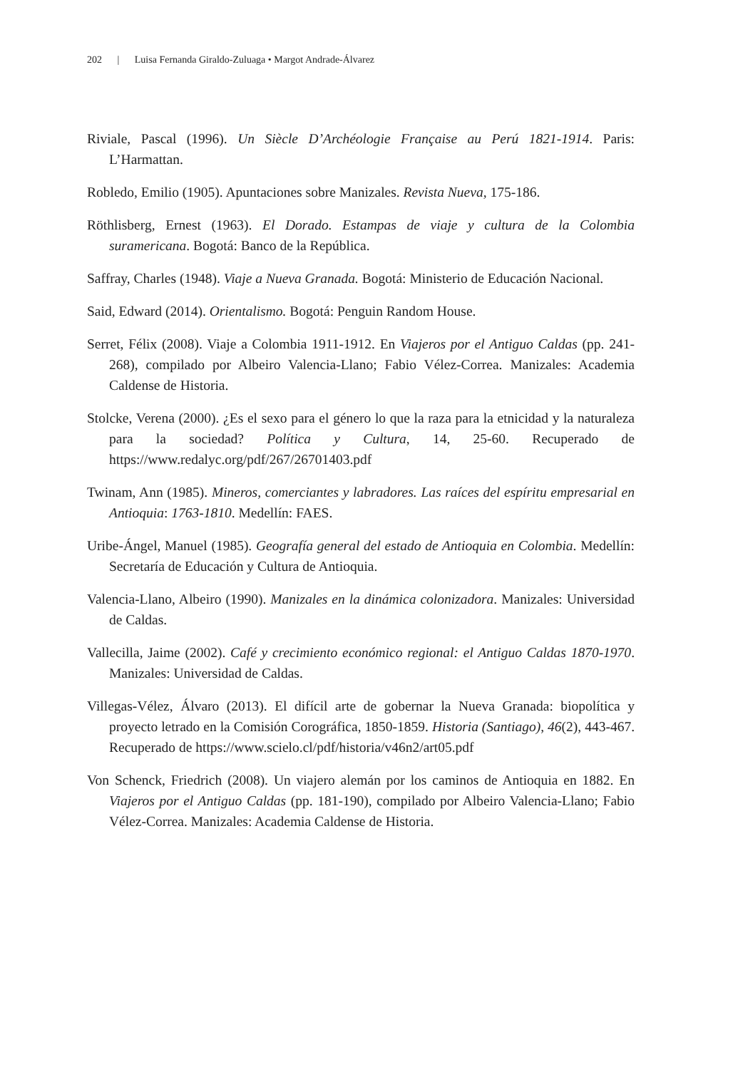202 | Luisa Fernanda Giraldo-Zuluaga • Margot Andrade-Álvarez
Riviale, Pascal (1996). Un Siècle D’Archéologie Française au Perú 1821-1914. Paris: L’Harmattan.
Robledo, Emilio (1905). Apuntaciones sobre Manizales. Revista Nueva, 175-186.
Röthlisberg, Ernest (1963). El Dorado. Estampas de viaje y cultura de la Colombia suramericana. Bogotá: Banco de la República.
Saffray, Charles (1948). Viaje a Nueva Granada. Bogotá: Ministerio de Educación Nacional.
Said, Edward (2014). Orientalismo. Bogotá: Penguin Random House.
Serret, Félix (2008). Viaje a Colombia 1911-1912. En Viajeros por el Antiguo Caldas (pp. 241-268), compilado por Albeiro Valencia-Llano; Fabio Vélez-Correa. Manizales: Academia Caldense de Historia.
Stolcke, Verena (2000). ¿Es el sexo para el género lo que la raza para la etnicidad y la naturaleza para la sociedad? Política y Cultura, 14, 25-60. Recuperado de https://www.redalyc.org/pdf/267/26701403.pdf
Twinam, Ann (1985). Mineros, comerciantes y labradores. Las raíces del espíritu empresarial en Antioquia: 1763-1810. Medellín: FAES.
Uribe-Ángel, Manuel (1985). Geografía general del estado de Antioquia en Colombia. Medellín: Secretaría de Educación y Cultura de Antioquia.
Valencia-Llano, Albeiro (1990). Manizales en la dinámica colonizadora. Manizales: Universidad de Caldas.
Vallecilla, Jaime (2002). Café y crecimiento económico regional: el Antiguo Caldas 1870-1970. Manizales: Universidad de Caldas.
Villegas-Vélez, Álvaro (2013). El difícil arte de gobernar la Nueva Granada: biopolítica y proyecto letrado en la Comisión Corográfica, 1850-1859. Historia (Santiago), 46(2), 443-467. Recuperado de https://www.scielo.cl/pdf/historia/v46n2/art05.pdf
Von Schenck, Friedrich (2008). Un viajero alemán por los caminos de Antioquia en 1882. En Viajeros por el Antiguo Caldas (pp. 181-190), compilado por Albeiro Valencia-Llano; Fabio Vélez-Correa. Manizales: Academia Caldense de Historia.